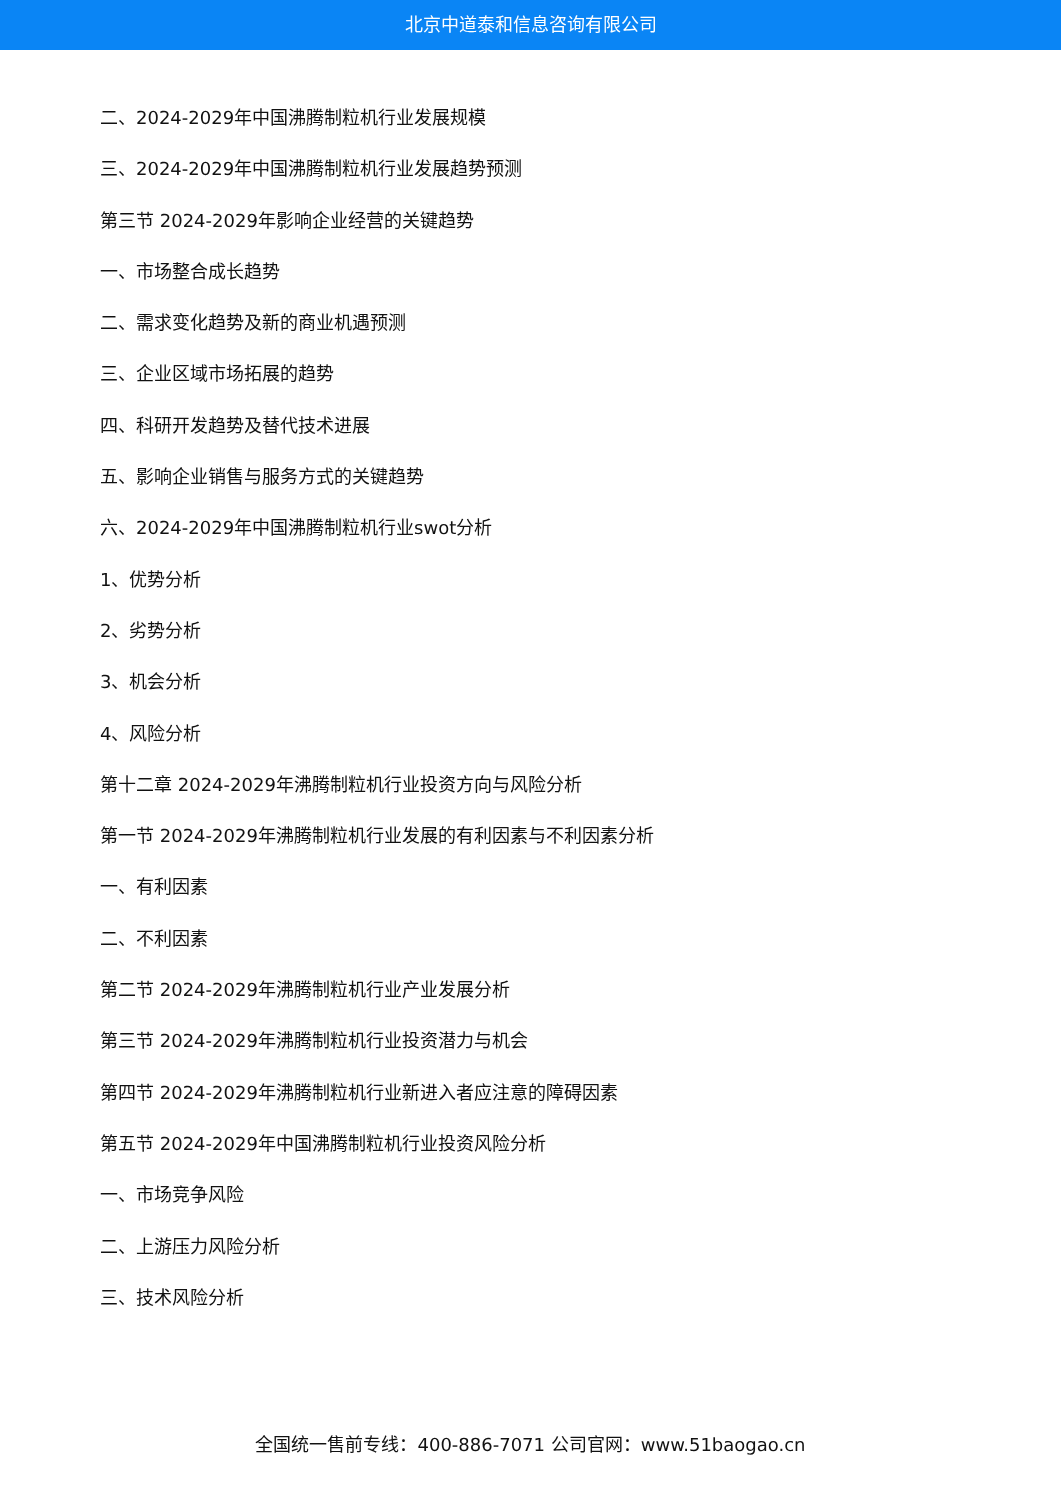北京中道泰和信息咨询有限公司
二、2024-2029年中国沸腾制粒机行业发展规模
三、2024-2029年中国沸腾制粒机行业发展趋势预测
第三节 2024-2029年影响企业经营的关键趋势
一、市场整合成长趋势
二、需求变化趋势及新的商业机遇预测
三、企业区域市场拓展的趋势
四、科研开发趋势及替代技术进展
五、影响企业销售与服务方式的关键趋势
六、2024-2029年中国沸腾制粒机行业swot分析
1、优势分析
2、劣势分析
3、机会分析
4、风险分析
第十二章 2024-2029年沸腾制粒机行业投资方向与风险分析
第一节 2024-2029年沸腾制粒机行业发展的有利因素与不利因素分析
一、有利因素
二、不利因素
第二节 2024-2029年沸腾制粒机行业产业发展分析
第三节 2024-2029年沸腾制粒机行业投资潜力与机会
第四节 2024-2029年沸腾制粒机行业新进入者应注意的障碍因素
第五节 2024-2029年中国沸腾制粒机行业投资风险分析
一、市场竞争风险
二、上游压力风险分析
三、技术风险分析
全国统一售前专线：400-886-7071 公司官网：www.51baogao.cn